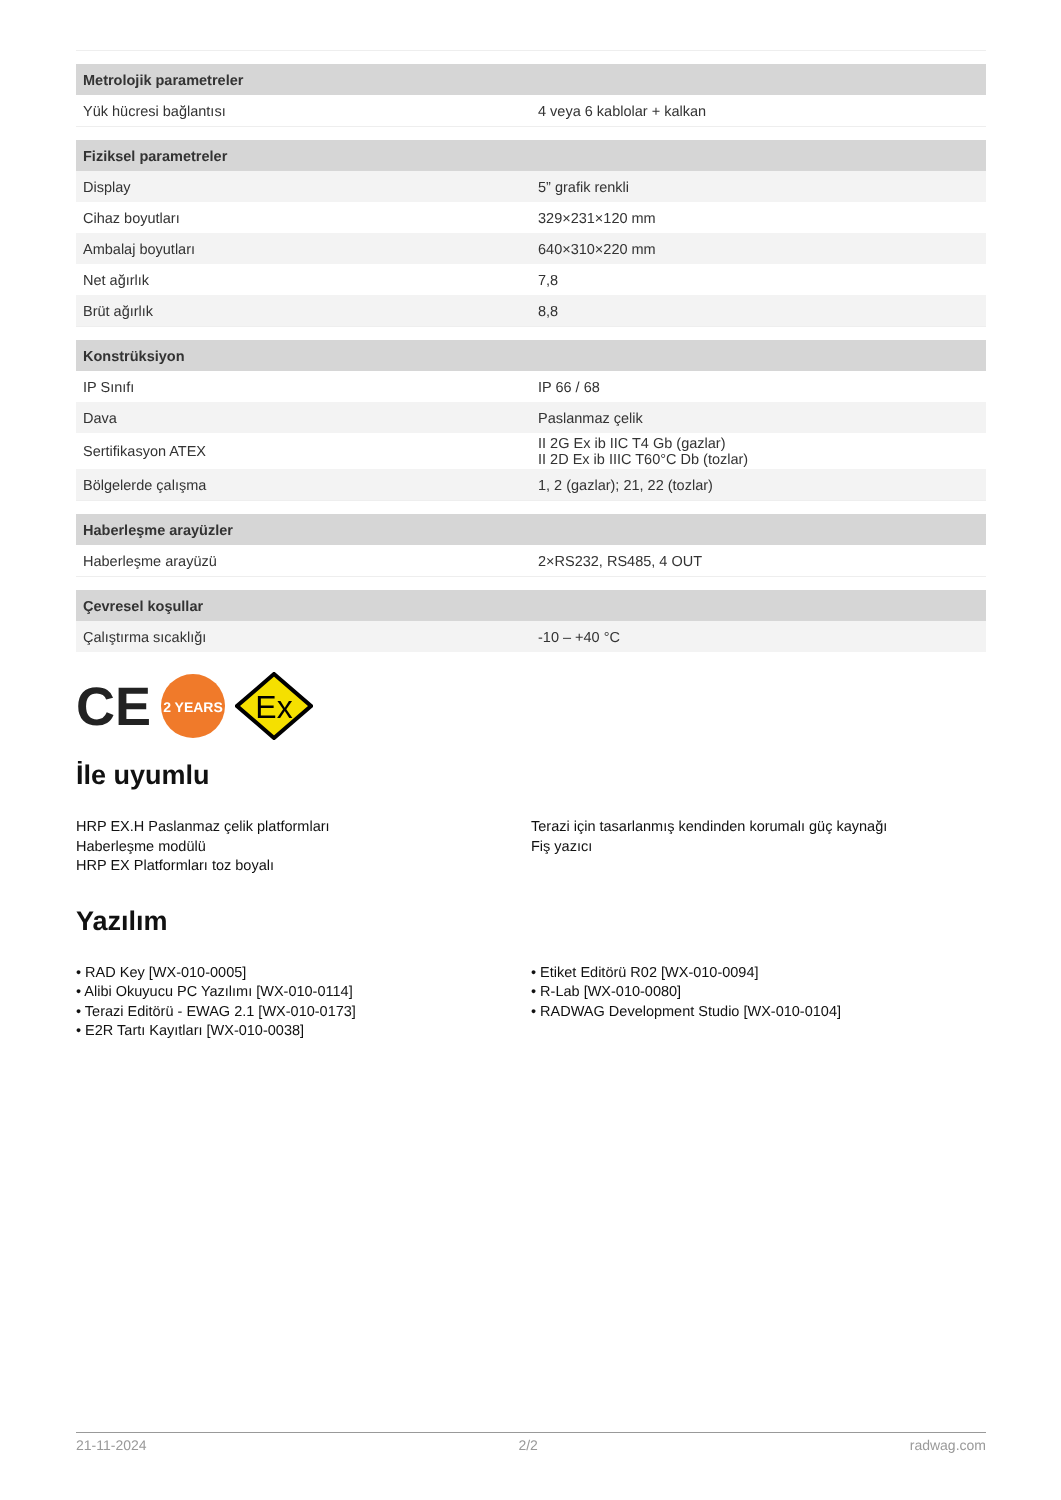| Metrolojik parametreler | |
| --- | --- |
| Yük hücresi bağlantısı | 4 veya 6 kablolar + kalkan |
| Fiziksel parametreler | |
| Display | 5” grafik renkli |
| Cihaz boyutları | 329×231×120 mm |
| Ambalaj boyutları | 640×310×220 mm |
| Net ağırlık | 7,8 |
| Brüt ağırlık | 8,8 |
| Konstrüksiyon | |
| IP Sınıfı | IP 66 / 68 |
| Dava | Paslanmaz çelik |
| Sertifikasyon ATEX | II 2G Ex ib IIC T4 Gb (gazlar) II 2D Ex ib IIIC T60°C Db (tozlar) |
| Bölgelerde çalışma | 1, 2 (gazlar); 21, 22 (tozlar) |
| Haberleşme arayüzler | |
| Haberleşme arayüzü | 2×RS232, RS485, 4 OUT |
| Çevresel koşullar | |
| Çalıştırma sıcaklığı | -10 – +40 °C |
CE
2 YEARS
Ex
İle uyumlu
HRP EX.H Paslanmaz çelik platformları
Haberleşme modülü
HRP EX Platformları toz boyalı
Terazi için tasarlanmış kendinden korumalı güç kaynağı
Fiş yazıcı
Yazılım
• RAD Key [WX-010-0005]
• Alibi Okuyucu PC Yazılımı [WX-010-0114]
• Terazi Editörü - EWAG 2.1 [WX-010-0173]
• E2R Tartı Kayıtları [WX-010-0038]
• Etiket Editörü R02 [WX-010-0094]
• R-Lab [WX-010-0080]
• RADWAG Development Studio [WX-010-0104]
21-11-2024 2/2 radwag.com